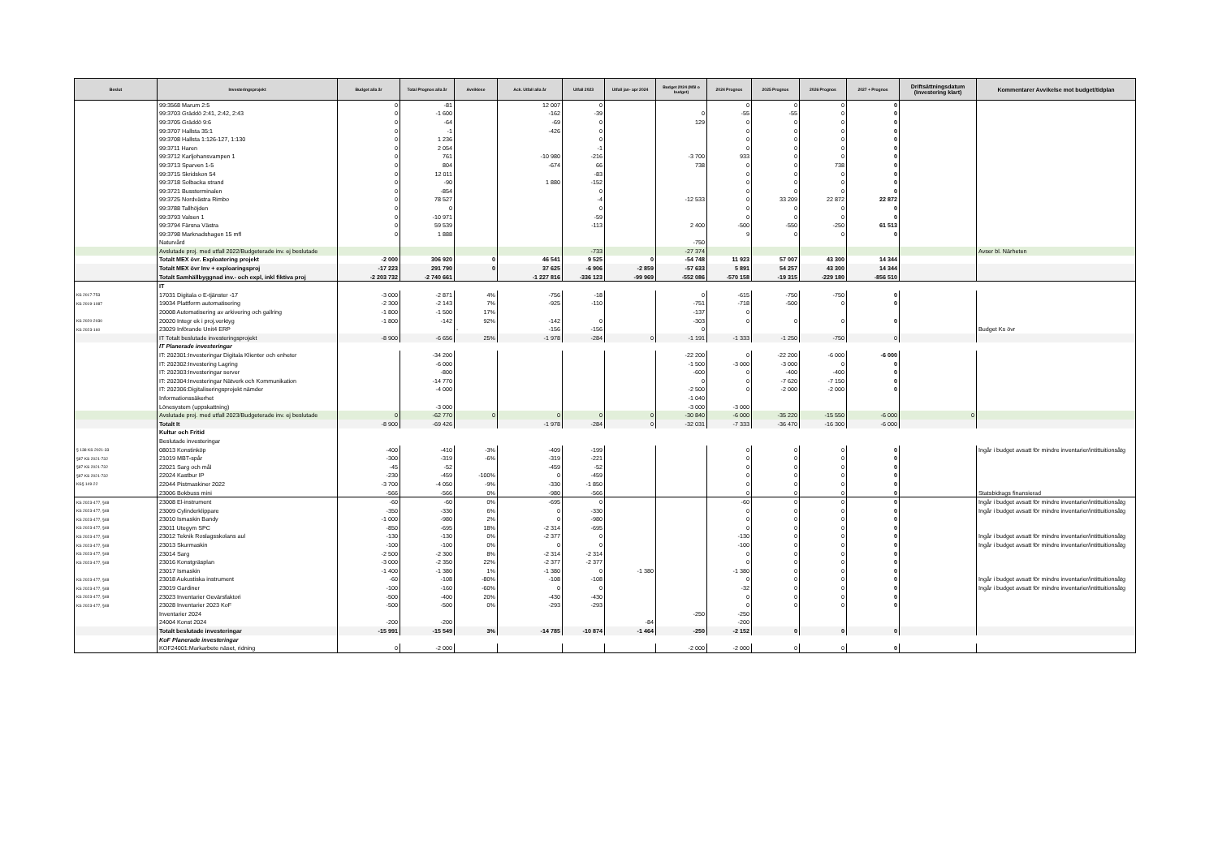| Beslut | Investeringsprojekt | Budget alla år | Total Prognos alla år | Avviklese | Ack. Utfall alla år | Utfall 2023 | Utfall jan- apr 2024 | Budget 2024 (Mål o budget) | 2024 Prognos | 2025 Prognos | 2026 Prognos | 2027 + Prognos | Driftsättningsdatum (Investering klart) | Kommentarer Avvikelse mot budget/tidplan |
| --- | --- | --- | --- | --- | --- | --- | --- | --- | --- | --- | --- | --- | --- | --- |
| | 99:3568 Marum 2:5 | 0 | -81 | | 12 007 | 0 | | | 0 | 0 | 0 | 0 | | |
| | 99:3703 Gräddö 2:41, 2:42, 2:43 | 0 | -1 600 | | -162 | -39 | | 0 | -55 | -55 | 0 | 0 | | |
| | 99:3705 Gräddö 9:6 | 0 | -64 | | -69 | 0 | | 129 | 0 | 0 | 0 | 0 | | |
| | 99:3707 Hallsta 35:1 | 0 | -1 | | -426 | 0 | | | 0 | 0 | 0 | 0 | | |
| | 99:3708 Hallsta 1:126-127, 1:130 | 0 | 1 236 | | | 0 | | | 0 | 0 | 0 | 0 | | |
| | 99:3711 Haren | 0 | 2 054 | | | -1 | | | 0 | 0 | 0 | 0 | | |
| | 99:3712 Karljohansvampen 1 | 0 | 761 | | -10 980 | -216 | | -3 700 | 933 | 0 | 0 | 0 | | |
| | 99:3713 Sparven 1-5 | 0 | 804 | | -674 | 66 | | 738 | 0 | 0 | 738 | 0 | | |
| | 99:3715 Skridskon 54 | 0 | 12 011 | | | -83 | | | 0 | 0 | 0 | 0 | | |
| | 99:3718 Solbacka strand | 0 | -90 | | 1 880 | -152 | | | 0 | 0 | 0 | 0 | | |
| | 99:3721 Bussterminalen | 0 | -854 | | | 0 | | | 0 | 0 | 0 | 0 | | |
| | 99:3725 Nordvästra Rimbo | 0 | 78 527 | | | -4 | | -12 533 | 0 | 33 209 | 22 872 | 22 872 | | |
| | 99:3788 Tallhöjden | 0 | 0 | | | 0 | | | 0 | 0 | 0 | 0 | | |
| | 99:3793 Valsen 1 | 0 | -10 971 | | | -59 | | | 0 | 0 | 0 | 0 | | |
| | 99:3794 Färsna Västra | 0 | 59 539 | | | -113 | | 2 400 | -500 | -550 | -250 | 61 513 | | |
| | 99:3798 Marknadshagen 15 mfl | 0 | 1 888 | | | | | | 9 | 0 | 0 | 0 | | |
| | Naturvård | | | | | | | -750 | | | | | | |
| | Avslutade proj. med utfall 2022/Budgeterade inv. ej beslutade | | | | | -733 | | -27 374 | | | | | | Avser bl. Närheten |
| | Totalt MEX övr. Exploatering projekt | -2 000 | 306 920 | 0 | 46 541 | 9 525 | 0 | -54 748 | 11 923 | 57 007 | 43 300 | 14 344 | | |
| | Totalt MEX övr Inv + exploaringsproj | -17 223 | 291 790 | 0 | 37 625 | -6 906 | -2 859 | -57 633 | 5 891 | 54 257 | 43 300 | 14 344 | | |
| | Totalt Samhällbyggnad inv.- och expl, inkl fiktiva proj | -2 203 732 | -2 740 661 | | -1 227 816 | -336 123 | -99 969 | -552 086 | -570 158 | -19 315 | -229 180 | -856 510 | | |
| | IT | | | | | | | | | | | | | |
| KS 2017-753 | 17031 Digitala o E-tjänster -17 | -3 000 | -2 871 | 4% | -756 | -18 | | 0 | -615 | -750 | -750 | 0 | | |
| KS 2019-1087 | 19034 Plattform automatisering | -2 300 | -2 143 | 7% | -925 | -110 | | -751 | -718 | -500 | 0 | 0 | | |
| | 20008 Automatisering av arkivering och gallring | -1 800 | -1 500 | 17% | | | | -137 | 0 | | | | | |
| KS 2020-2030 | 20020 Integr ek i proj.verktyg | -1 800 | -142 | 92% | -142 | 0 | | -303 | 0 | 0 | 0 | 0 | | |
| KS 2023-160 | 23029 Införande Unit4 ERP | | | - | -156 | -156 | | 0 | | | | | | Budget Ks övr |
| | IT Totalt beslutade investeringsprojekt | -8 900 | -6 656 | 25% | -1 978 | -284 | 0 | -1 191 | -1 333 | -1 250 | -750 | 0 | | |
| | IT Planerade investeringar | | | | | | | | | | | | | |
| | IT: 202301:Investeringar Digitala Klienter och enheter | | -34 200 | | | | | -22 200 | 0 | -22 200 | -6 000 | -6 000 | | |
| | IT: 202302:Investering Lagring | | -6 000 | | | | | -1 500 | -3 000 | -3 000 | 0 | 0 | | |
| | IT: 202303:Investeringar server | | -800 | | | | | -600 | 0 | -400 | -400 | 0 | | |
| | IT: 202304:Investeringar Nätverk och Kommunikation | | -14 770 | | | | | 0 | 0 | -7 620 | -7 150 | 0 | | |
| | IT: 202306:Digitaliseringsprojekt nämder | | -4 000 | | | | | -2 500 | 0 | -2 000 | -2 000 | 0 | | |
| | Informationssäkerhet | | | | | | | -1 040 | | | | | | |
| | Lönesystem (uppskattning) | | -3 000 | | | | | -3 000 | -3 000 | | | | | |
| | Avslutade proj. med utfall 2023/Budgeterade inv. ej beslutade | 0 | -62 770 | 0 | 0 | 0 | 0 | -30 840 | -6 000 | -35 220 | -15 550 | -6 000 | 0 | |
| | Totalt It | -8 900 | -69 426 | | -1 978 | -284 | 0 | -32 031 | -7 333 | -36 470 | -16 300 | -6 000 | | |
| | Kultur och Fritid | | | | | | | | | | | | | |
| | Beslutade investeringar | | | | | | | | | | | | | |
| § 138 KS 2021-33 | 08013 Konstinköp | -400 | -410 | -3% | -409 | -199 | | | 0 | 0 | 0 | 0 | | Ingår i budget avsatt för mindre inventarier/intittuitionsåtg |
| §87 KS 2021-732 | 21019 MBT-spår | -300 | -319 | -6% | -319 | -221 | | | 0 | 0 | 0 | 0 | | |
| §87 KS 2021-732 | 22021 Sarg och mål | -45 | -52 | | -459 | -52 | | | 0 | 0 | 0 | 0 | | |
| §87 KS 2021-732 | 22024 Kastbur IP | -230 | -459 | -100% | 0 | -459 | | | 0 | 0 | 0 | 0 | | |
| KS§ 149-22 | 22044 Pistmaskiner 2022 | -3 700 | -4 050 | -9% | -330 | -1 850 | | | 0 | 0 | 0 | 0 | | |
| | 23006 Bokbuss mini | -566 | -566 | 0% | -980 | -566 | | | 0 | 0 | 0 | 0 | | Statsbidrags finansierad |
| KS 2023-477, §48 | 23008 El-instrument | -60 | -60 | 0% | -695 | 0 | | | -60 | 0 | 0 | 0 | | Ingår i budget avsatt för mindre inventarier/intittuitionsåtg |
| KS 2023-477, §48 | 23009 Cylinderklippare | -350 | -330 | 6% | 0 | -330 | | | 0 | 0 | 0 | 0 | | Ingår i budget avsatt för mindre inventarier/intittuitionsåtg |
| KS 2023-477, §48 | 23010 Ismaskin Bandy | -1 000 | -980 | 2% | 0 | -980 | | | 0 | 0 | 0 | 0 | | |
| KS 2023-477, §48 | 23011 Utegym SPC | -850 | -695 | 18% | -2 314 | -695 | | | 0 | 0 | 0 | 0 | | |
| KS 2023-477, §48 | 23012 Teknik Roslagsskolans aul | -130 | -130 | 0% | -2 377 | 0 | | | -130 | 0 | 0 | 0 | | Ingår i budget avsatt för mindre inventarier/intittuitionsåtg |
| KS 2023-477, §48 | 23013 Skurmaskin | -100 | -100 | 0% | 0 | 0 | | | -100 | 0 | 0 | 0 | | Ingår i budget avsatt för mindre inventarier/intittuitionsåtg |
| KS 2023-477, §48 | 23014 Sarg | -2 500 | -2 300 | 8% | -2 314 | -2 314 | | | 0 | 0 | 0 | 0 | | |
| KS 2023-477, §48 | 23016 Konstgräsplan | -3 000 | -2 350 | 22% | -2 377 | -2 377 | | | 0 | 0 | 0 | 0 | | |
| | 23017 Ismaskin | -1 400 | -1 380 | 1% | -1 380 | 0 | -1 380 | | -1 380 | 0 | 0 | 0 | | |
| KS 2023-477, §48 | 23018 Aukustiska instrument | -60 | -108 | -80% | -108 | -108 | | | 0 | 0 | 0 | 0 | | Ingår i budget avsatt för mindre inventarier/intittuitionsåtg |
| KS 2023-477, §48 | 23019 Gardiner | -100 | -160 | -60% | 0 | 0 | | | -32 | 0 | 0 | 0 | | Ingår i budget avsatt för mindre inventarier/intittuitionsåtg |
| KS 2023-477, §48 | 23023 Inventarier Gevärsfaktori | -500 | -400 | 20% | -430 | -430 | | | 0 | 0 | 0 | 0 | | |
| KS 2023-477, §48 | 23028 Inventarier 2023 KoF | -500 | -500 | 0% | -293 | -293 | | | 0 | 0 | 0 | 0 | | |
| | Inventarier 2024 | | | | | | | -250 | -250 | | | | | |
| | 24004 Konst 2024 | -200 | -200 | | | | -84 | | -200 | | | | | |
| | Totalt beslutade investeringar | -15 991 | -15 549 | 3% | -14 785 | -10 874 | -1 464 | -250 | -2 152 | 0 | 0 | 0 | | |
| | KoF Planerade investeringar | | | | | | | | | | | | | |
| | KOF24001:Markarbete näset, ridning | 0 | -2 000 | | | | | -2 000 | -2 000 | 0 | 0 | 0 | | |